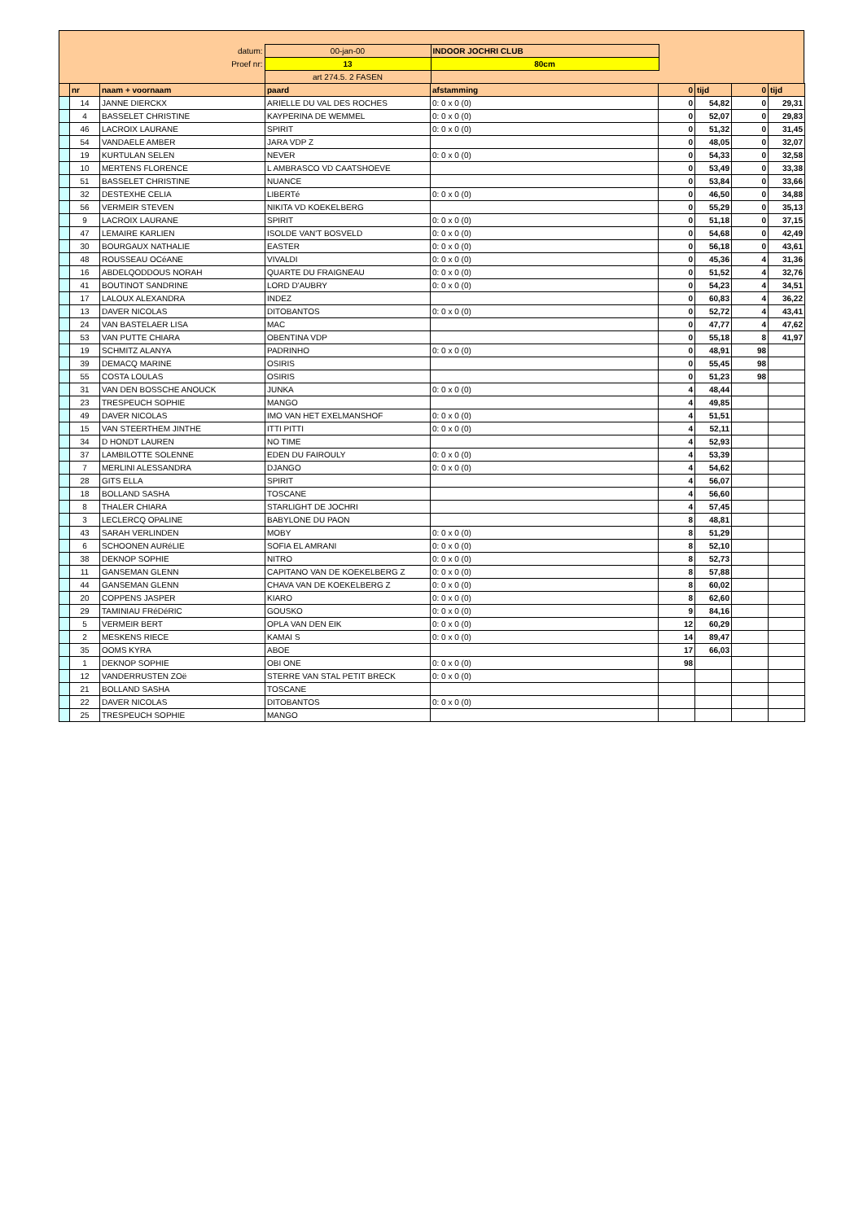| datum: | 00-jan-00 | INDOOR JOCHRI CLUB | |
| Proef nr: | 13 | 80cm | |
| | art 274.5. 2 FASEN | | |
| | nr | naam + voornaam | paard | afstamming | 0 | tijd | 0 | tijd |
| --- | --- | --- | --- | --- | --- | --- | --- | --- |
| | 14 | JANNE DIERCKX | ARIELLE DU VAL DES ROCHES | 0: 0 x 0 (0) | 0 | 54,82 | 0 | 29,31 |
| | 4 | BASSELET CHRISTINE | KAYPERINA DE WEMMEL | 0: 0 x 0 (0) | 0 | 52,07 | 0 | 29,83 |
| | 46 | LACROIX LAURANE | SPIRIT | 0: 0 x 0 (0) | 0 | 51,32 | 0 | 31,45 |
| | 54 | VANDAELE AMBER | JARA VDP Z | | 0 | 48,05 | 0 | 32,07 |
| | 19 | KURTULAN SELEN | NEVER | 0: 0 x 0 (0) | 0 | 54,33 | 0 | 32,58 |
| | 10 | MERTENS FLORENCE | L AMBRASCO VD CAATSHOEVE | | 0 | 53,49 | 0 | 33,38 |
| | 51 | BASSELET CHRISTINE | NUANCE | | 0 | 53,84 | 0 | 33,66 |
| | 32 | DESTEXHE CELIA | LIBERTé | 0: 0 x 0 (0) | 0 | 46,50 | 0 | 34,88 |
| | 56 | VERMEIR STEVEN | NIKITA VD KOEKELBERG | | 0 | 55,29 | 0 | 35,13 |
| | 9 | LACROIX LAURANE | SPIRIT | 0: 0 x 0 (0) | 0 | 51,18 | 0 | 37,15 |
| | 47 | LEMAIRE KARLIEN | ISOLDE VAN'T BOSVELD | 0: 0 x 0 (0) | 0 | 54,68 | 0 | 42,49 |
| | 30 | BOURGAUX NATHALIE | EASTER | 0: 0 x 0 (0) | 0 | 56,18 | 0 | 43,61 |
| | 48 | ROUSSEAU OCéANE | VIVALDI | 0: 0 x 0 (0) | 0 | 45,36 | 4 | 31,36 |
| | 16 | ABDELQODDOUS NORAH | QUARTE DU FRAIGNEAU | 0: 0 x 0 (0) | 0 | 51,52 | 4 | 32,76 |
| | 41 | BOUTINOT SANDRINE | LORD D'AUBRY | 0: 0 x 0 (0) | 0 | 54,23 | 4 | 34,51 |
| | 17 | LALOUX ALEXANDRA | INDEZ | | 0 | 60,83 | 4 | 36,22 |
| | 13 | DAVER NICOLAS | DITOBANTOS | 0: 0 x 0 (0) | 0 | 52,72 | 4 | 43,41 |
| | 24 | VAN BASTELAER LISA | MAC | | 0 | 47,77 | 4 | 47,62 |
| | 53 | VAN PUTTE CHIARA | OBENTINA VDP | | 0 | 55,18 | 8 | 41,97 |
| | 19 | SCHMITZ ALANYA | PADRINHO | 0: 0 x 0 (0) | 0 | 48,91 | 98 | |
| | 39 | DEMACQ MARINE | OSIRIS | | 0 | 55,45 | 98 | |
| | 55 | COSTA LOULAS | OSIRIS | | 0 | 51,23 | 98 | |
| | 31 | VAN DEN BOSSCHE ANOUCK | JUNKA | 0: 0 x 0 (0) | 4 | 48,44 | | |
| | 23 | TRESPEUCH SOPHIE | MANGO | | 4 | 49,85 | | |
| | 49 | DAVER NICOLAS | IMO VAN HET EXELMANSHOF | 0: 0 x 0 (0) | 4 | 51,51 | | |
| | 15 | VAN STEERTHEM JINTHE | ITTI PITTI | 0: 0 x 0 (0) | 4 | 52,11 | | |
| | 34 | D HONDT LAUREN | NO TIME | | 4 | 52,93 | | |
| | 37 | LAMBILOTTE SOLENNE | EDEN DU FAIROULY | 0: 0 x 0 (0) | 4 | 53,39 | | |
| | 7 | MERLINI ALESSANDRA | DJANGO | 0: 0 x 0 (0) | 4 | 54,62 | | |
| | 28 | GITS ELLA | SPIRIT | | 4 | 56,07 | | |
| | 18 | BOLLAND SASHA | TOSCANE | | 4 | 56,60 | | |
| | 8 | THALER CHIARA | STARLIGHT DE JOCHRI | | 4 | 57,45 | | |
| | 3 | LECLERCQ OPALINE | BABYLONE DU PAON | | 8 | 48,81 | | |
| | 43 | SARAH VERLINDEN | MOBY | 0: 0 x 0 (0) | 8 | 51,29 | | |
| | 6 | SCHOONEN AURéLIE | SOFIA EL AMRANI | 0: 0 x 0 (0) | 8 | 52,10 | | |
| | 38 | DEKNOP SOPHIE | NITRO | 0: 0 x 0 (0) | 8 | 52,73 | | |
| | 11 | GANSEMAN GLENN | CAPITANO VAN DE KOEKELBERG Z | 0: 0 x 0 (0) | 8 | 57,88 | | |
| | 44 | GANSEMAN GLENN | CHAVA VAN DE KOEKELBERG Z | 0: 0 x 0 (0) | 8 | 60,02 | | |
| | 20 | COPPENS JASPER | KIARO | 0: 0 x 0 (0) | 8 | 62,60 | | |
| | 29 | TAMINIAU FRéDéRIC | GOUSKO | 0: 0 x 0 (0) | 9 | 84,16 | | |
| | 5 | VERMEIR BERT | OPLA VAN DEN EIK | 0: 0 x 0 (0) | 12 | 60,29 | | |
| | 2 | MESKENS RIECE | KAMAI S | 0: 0 x 0 (0) | 14 | 89,47 | | |
| | 35 | OOMS KYRA | ABOE | | 17 | 66,03 | | |
| | 1 | DEKNOP SOPHIE | OBI ONE | 0: 0 x 0 (0) | 98 | | | |
| | 12 | VANDERRUSTEN ZOë | STERRE VAN STAL PETIT BRECK | 0: 0 x 0 (0) | | | | |
| | 21 | BOLLAND SASHA | TOSCANE | | | | | |
| | 22 | DAVER NICOLAS | DITOBANTOS | 0: 0 x 0 (0) | | | | |
| | 25 | TRESPEUCH SOPHIE | MANGO | | | | | |